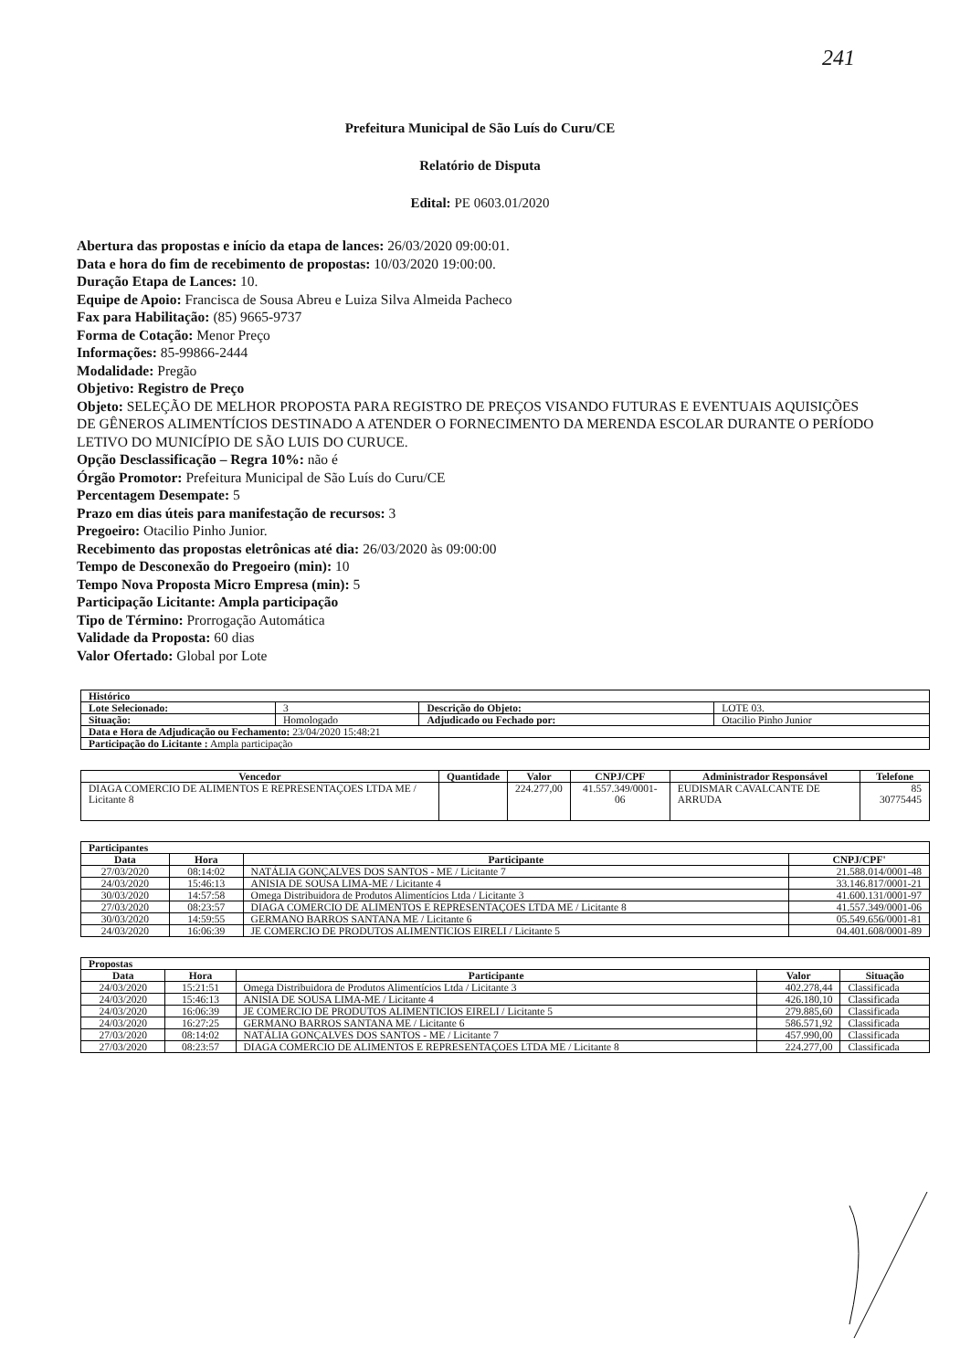241
Prefeitura Municipal de São Luís do Curu/CE
Relatório de Disputa
Edital: PE 0603.01/2020
Abertura das propostas e início da etapa de lances: 26/03/2020 09:00:01.
Data e hora do fim de recebimento de propostas: 10/03/2020 19:00:00.
Duração Etapa de Lances: 10.
Equipe de Apoio: Francisca de Sousa Abreu e Luiza Silva Almeida Pacheco
Fax para Habilitação: (85) 9665-9737
Forma de Cotação: Menor Preço
Informações: 85-99866-2444
Modalidade: Pregão
Objetivo: Registro de Preço
Objeto: SELEÇÃO DE MELHOR PROPOSTA PARA REGISTRO DE PREÇOS VISANDO FUTURAS E EVENTUAIS AQUISIÇÕES DE GÊNEROS ALIMENTÍCIOS DESTINADO A ATENDER O FORNECIMENTO DA MERENDA ESCOLAR DURANTE O PERÍODO LETIVO DO MUNICÍPIO DE SÃO LUIS DO CURUCE.
Opção Desclassificação – Regra 10%: não é
Órgão Promotor: Prefeitura Municipal de São Luís do Curu/CE
Percentagem Desempate: 5
Prazo em dias úteis para manifestação de recursos: 3
Pregoeiro: Otacilio Pinho Junior.
Recebimento das propostas eletrônicas até dia: 26/03/2020 às 09:00:00
Tempo de Desconexão do Pregoeiro (min): 10
Tempo Nova Proposta Micro Empresa (min): 5
Participação Licitante: Ampla participação
Tipo de Término: Prorrogação Automática
Validade da Proposta: 60 dias
Valor Ofertado: Global por Lote
| Histórico | | | |
| --- | --- | --- | --- |
| Lote Selecionado: | 3 | Descrição do Objeto: | LOTE 03. |
| Situação: | Homologado | Adjudicado ou Fechado por: | Otacilio Pinho Junior |
| Data e Hora de Adjudicação ou Fechamento: 23/04/2020 15:48:21 | | | |
| Participação do Licitante : Ampla participação | | | |
| Vencedor | Quantidade | Valor | CNPJ/CPF | Administrador Responsável | Telefone |
| --- | --- | --- | --- | --- | --- |
| DIAGA COMERCIO DE ALIMENTOS E REPRESENTAÇOES LTDA ME / Licitante 8 | | 224.277,00 | 41.557.349/0001-06 | EUDISMAR CAVALCANTE DE ARRUDA | 85 30775445 |
| Participantes | | | |
| --- | --- | --- | --- |
| Data | Hora | Participante | CNPJ/CPF' |
| 27/03/2020 | 08:14:02 | NATÁLIA GONÇALVES DOS SANTOS - ME / Licitante 7 | 21.588.014/0001-48 |
| 24/03/2020 | 15:46:13 | ANISIA DE SOUSA LIMA-ME / Licitante 4 | 33.146.817/0001-21 |
| 30/03/2020 | 14:57:58 | Omega Distribuidora de Produtos Alimentícios Ltda / Licitante 3 | 41.600.131/0001-97 |
| 27/03/2020 | 08:23:57 | DIAGA COMERCIO DE ALIMENTOS E REPRESENTAÇOES LTDA ME / Licitante 8 | 41.557.349/0001-06 |
| 30/03/2020 | 14:59:55 | GERMANO BARROS SANTANA ME / Licitante 6 | 05.549.656/0001-81 |
| 24/03/2020 | 16:06:39 | JE COMERCIO DE PRODUTOS ALIMENTICIOS EIRELI / Licitante 5 | 04.401.608/0001-89 |
| Propostas | | | | |
| --- | --- | --- | --- | --- |
| Data | Hora | Participante | Valor | Situação |
| 24/03/2020 | 15:21:51 | Omega Distribuidora de Produtos Alimentícios Ltda / Licitante 3 | 402.278,44 | Classificada |
| 24/03/2020 | 15:46:13 | ANISIA DE SOUSA LIMA-ME / Licitante 4 | 426.180,10 | Classificada |
| 24/03/2020 | 16:06:39 | JE COMERCIO DE PRODUTOS ALIMENTICIOS EIRELI / Licitante 5 | 279.885,60 | Classificada |
| 24/03/2020 | 16:27:25 | GERMANO BARROS SANTANA ME / Licitante 6 | 586.571,92 | Classificada |
| 27/03/2020 | 08:14:02 | NATÁLIA GONÇALVES DOS SANTOS - ME / Licitante 7 | 457.990,00 | Classificada |
| 27/03/2020 | 08:23:57 | DIAGA COMERCIO DE ALIMENTOS E REPRESENTAÇOES LTDA ME / Licitante 8 | 224.277,00 | Classificada |